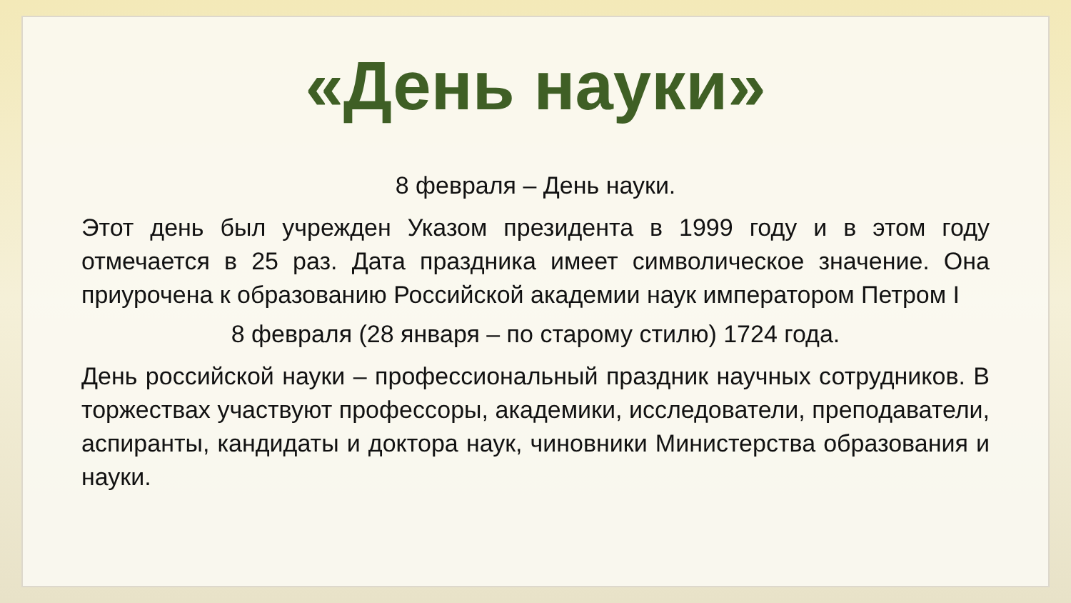«День науки»
8 февраля – День науки.
Этот день был учрежден Указом президента в 1999 году и в этом году отмечается в 25 раз. Дата праздника имеет символическое значение. Она приурочена к образованию Российской академии наук императором Петром I
8 февраля (28 января – по старому стилю) 1724 года.
День российской науки – профессиональный праздник научных сотрудников. В торжествах участвуют профессоры, академики, исследователи, преподаватели, аспиранты, кандидаты и доктора наук, чиновники Министерства образования и науки.